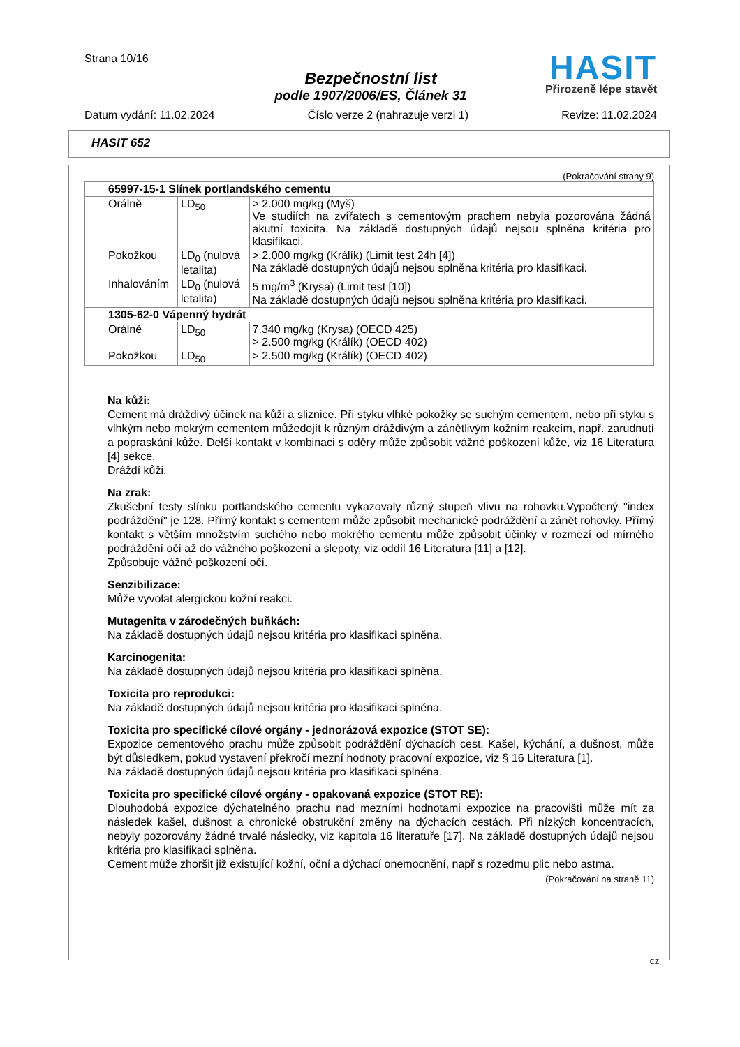Strana 10/16
HASIT
Přirozeně lépe stavět
Bezpečnostní list
podle 1907/2006/ES, Článek 31
Datum vydání: 11.02.2024 Číslo verze 2 (nahrazuje verzi 1) Revize: 11.02.2024
HASIT 652
(Pokračování strany 9)
| 65997-15-1 Slínek portlandského cementu | | |
| --- | --- | --- |
| Orálně | LD<sub>50</sub> | > 2.000 mg/kg (Myš) Ve studiích na zvířatech s cementovým prachem nebyla pozorována žádná akutní toxicita. Na základě dostupných údajů nejsou splněna kritéria pro klasifikaci. |
| Pokožkou | LD<sub>0</sub> (nulová letalita) | > 2.000 mg/kg (Králík) (Limit test 24h [4]) Na základě dostupných údajů nejsou splněna kritéria pro klasifikaci. |
| Inhalováním | LD<sub>0</sub> (nulová letalita) | 5 mg/m<sup>3</sup> (Krysa) (Limit test [10]) Na základě dostupných údajů nejsou splněna kritéria pro klasifikaci. |
| 1305-62-0 Vápenný hydrát | | |
| Orálně | LD<sub>50</sub> | 7.340 mg/kg (Krysa) (OECD 425) > 2.500 mg/kg (Králík) (OECD 402) |
| Pokožkou | LD<sub>50</sub> | > 2.500 mg/kg (Králík) (OECD 402) |
Na kůži:
Cement má dráždivý účinek na kůži a sliznice. Při styku vlhké pokožky se suchým cementem, nebo při styku s vlhkým nebo mokrým cementem můžedojít k různým dráždivým a zánětlivým kožním reakcím, např. zarudnutí a popraskání kůže. Delší kontakt v kombinaci s oděry může způsobit vážné poškození kůže, viz 16 Literatura [4] sekce.
Dráždí kůži.
Na zrak:
Zkušební testy slínku portlandského cementu vykazovaly různý stupeň vlivu na rohovku.Vypočtený "index podráždění" je 128. Přímý kontakt s cementem může způsobit mechanické podráždění a zánět rohovky. Přímý kontakt s větším množstvím suchého nebo mokrého cementu může způsobit účinky v rozmezí od mírného podráždění očí až do vážného poškození a slepoty, viz oddíl 16 Literatura [11] a [12].
Způsobuje vážné poškození očí.
Senzibilizace:
Může vyvolat alergickou kožní reakci.
Mutagenita v zárodečných buňkách:
Na základě dostupných údajů nejsou kritéria pro klasifikaci splněna.
Karcinogenita:
Na základě dostupných údajů nejsou kritéria pro klasifikaci splněna.
Toxicita pro reprodukci:
Na základě dostupných údajů nejsou kritéria pro klasifikaci splněna.
Toxicita pro specifické cílové orgány - jednorázová expozice (STOT SE):
Expozice cementového prachu může způsobit podráždění dýchacích cest. Kašel, kýchání, a dušnost, může být důsledkem, pokud vystavení překročí mezní hodnoty pracovní expozice, viz § 16 Literatura [1].
Na základě dostupných údajů nejsou kritéria pro klasifikaci splněna.
Toxicita pro specifické cílové orgány - opakovaná expozice (STOT RE):
Dlouhodobá expozice dýchatelného prachu nad mezními hodnotami expozice na pracovišti může mít za následek kašel, dušnost a chronické obstrukční změny na dýchacích cestách. Při nízkých koncentracích, nebyly pozorovány žádné trvalé následky, viz kapitola 16 literatuře [17]. Na základě dostupných údajů nejsou kritéria pro klasifikaci splněna.
Cement může zhoršit již existující kožní, oční a dýchací onemocnění, např s rozedmu plic nebo astma.
(Pokračování na straně 11)
CZ